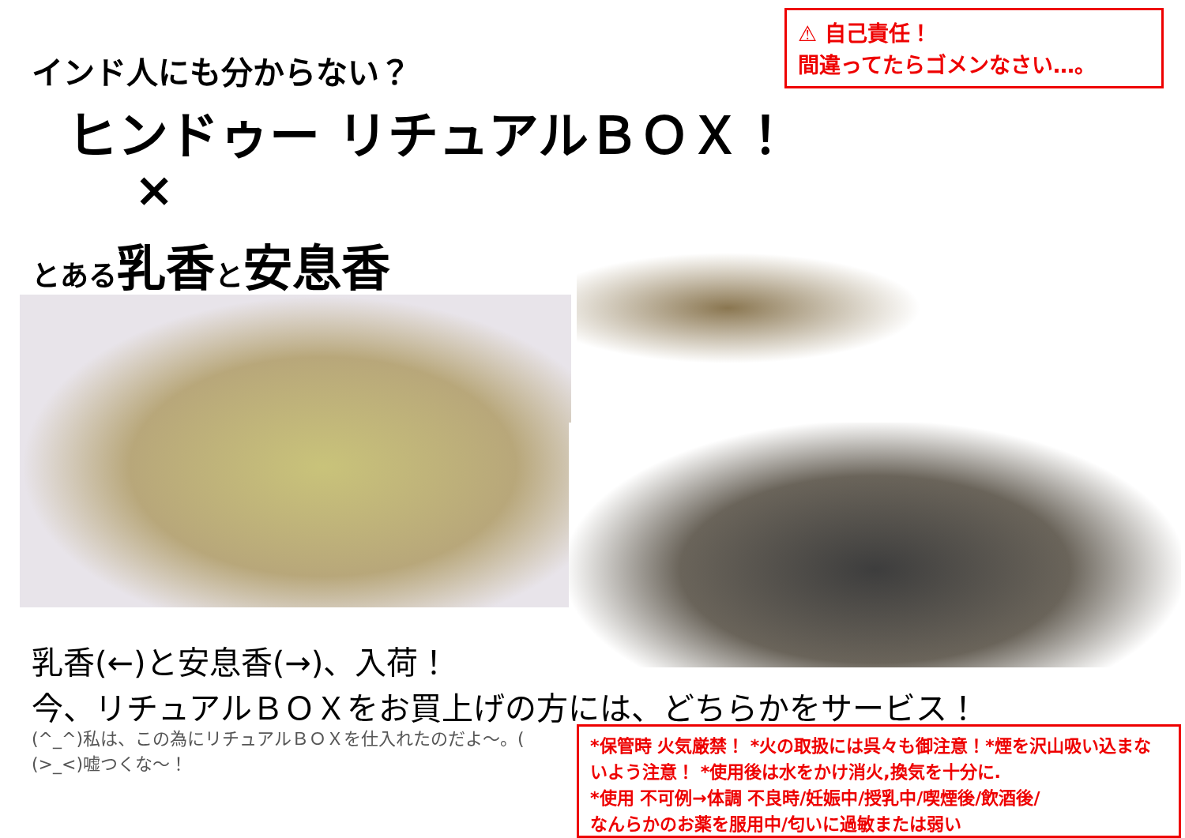⚠ 自己責任！
間違ってたらゴメンなさい…。
インド人にも分からない？
ヒンドゥー リチュアルＢＯＸ！
×
とある乳香と安息香
乳香(←)と安息香(→)、入荷！
今、リチュアルＢＯＸをお買上げの方には、どちらかをサービス！
(^_^)私は、この為にリチュアルＢＯＸを仕入れたのだよ～。(
(>_<)嘘つくな～！
*保管時 火気厳禁！ *火の取扱には呉々も御注意！*煙を沢山吸い込まないよう注意！ *使用後は水をかけ消火,換気を十分に.
*使用 不可例→体調 不良時/妊娠中/授乳中/喫煙後/飲酒後/
なんらかのお薬を服用中/匂いに過敏または弱い